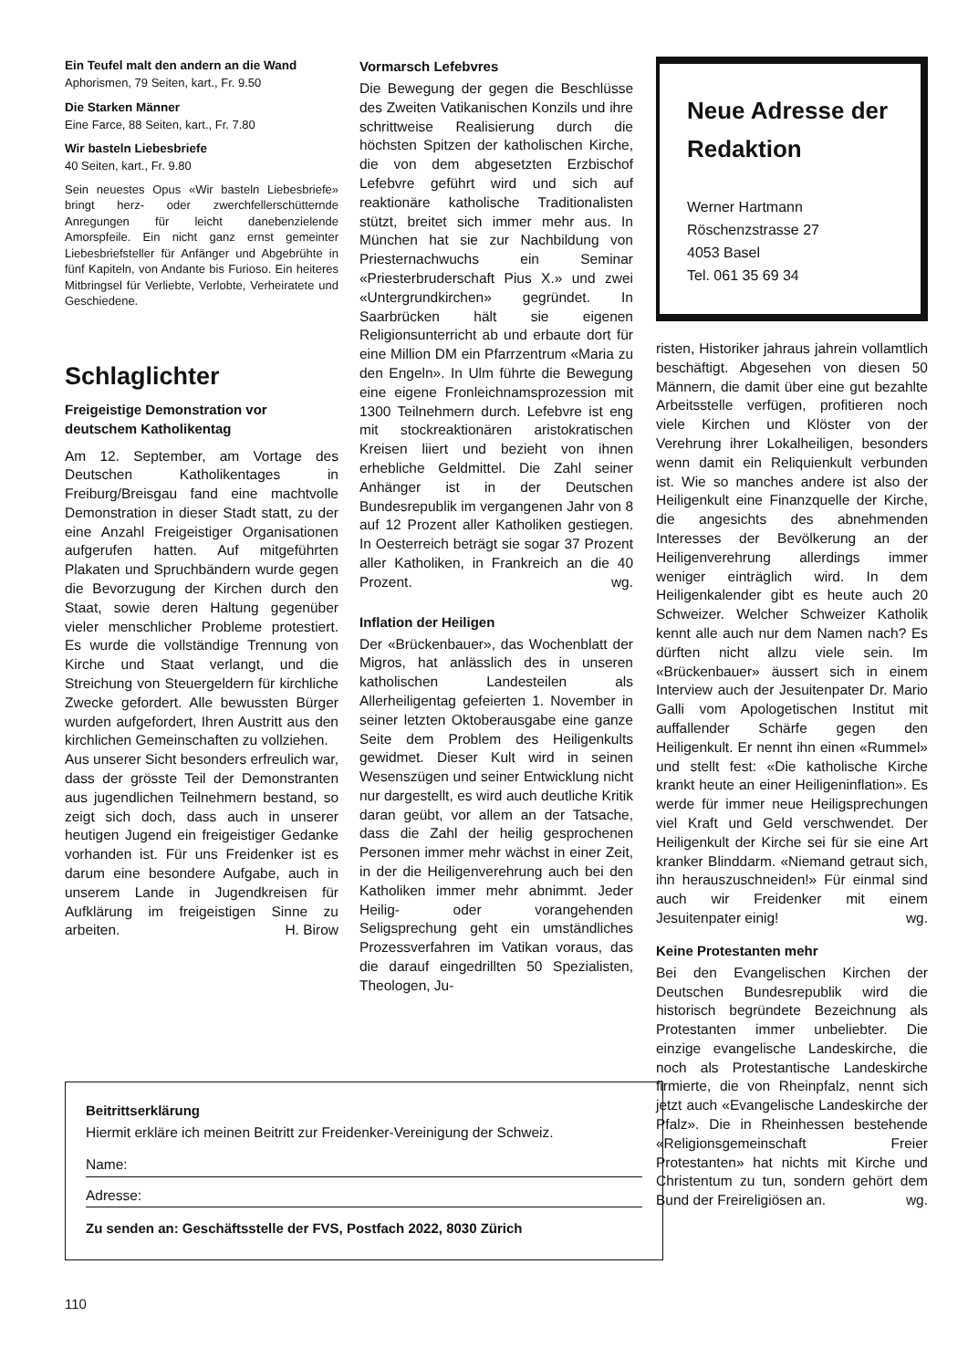Ein Teufel malt den andern an die Wand
Aphorismen, 79 Seiten, kart., Fr. 9.50
Die Starken Männer
Eine Farce, 88 Seiten, kart., Fr. 7.80
Wir basteln Liebesbriefe
40 Seiten, kart., Fr. 9.80
Sein neuestes Opus «Wir basteln Liebesbriefe» bringt herz- oder zwerchfellerschütternde Anregungen für leicht danebenzielende Amorspfeile. Ein nicht ganz ernst gemeinter Liebesbriefsteller für Anfänger und Abgebrühte in fünf Kapiteln, von Andante bis Furioso. Ein heiteres Mitbringsel für Verliebte, Verlobte, Verheiratete und Geschiedene.
Schlaglichter
Freigeistige Demonstration vor deutschem Katholikentag
Am 12. September, am Vortage des Deutschen Katholikentages in Freiburg/Breisgau fand eine machtvolle Demonstration in dieser Stadt statt, zu der eine Anzahl Freigeistiger Organisationen aufgerufen hatten. Auf mitgeführten Plakaten und Spruchbändern wurde gegen die Bevorzugung der Kirchen durch den Staat, sowie deren Haltung gegenüber vieler menschlicher Probleme protestiert. Es wurde die vollständige Trennung von Kirche und Staat verlangt, und die Streichung von Steuergeldern für kirchliche Zwecke gefordert. Alle bewussten Bürger wurden aufgefordert, Ihren Austritt aus den kirchlichen Gemeinschaften zu vollziehen.
Aus unserer Sicht besonders erfreulich war, dass der grösste Teil der Demonstranten aus jugendlichen Teilnehmern bestand, so zeigt sich doch, dass auch in unserer heutigen Jugend ein freigeistiger Gedanke vorhanden ist. Für uns Freidenker ist es darum eine besondere Aufgabe, auch in unserem Lande in Jugendkreisen für Aufklärung im freigeistigen Sinne zu arbeiten. H. Birow
Vormarsch Lefebvres
Die Bewegung der gegen die Beschlüsse des Zweiten Vatikanischen Konzils und ihre schrittweise Realisierung durch die höchsten Spitzen der katholischen Kirche, die von dem abgesetzten Erzbischof Lefebvre geführt wird und sich auf reaktionäre katholische Traditionalisten stützt, breitet sich immer mehr aus. In München hat sie zur Nachbildung von Priesternachwuchs ein Seminar «Priesterbruderschaft Pius X.» und zwei «Untergrundkirchen» gegründet. In Saarbrücken hält sie eigenen Religionsunterricht ab und erbaute dort für eine Million DM ein Pfarrzentrum «Maria zu den Engeln». In Ulm führte die Bewegung eine eigene Fronleichnamsprozession mit 1300 Teilnehmern durch. Lefebvre ist eng mit stockreaktionären aristokratischen Kreisen liiert und bezieht von ihnen erhebliche Geldmittel. Die Zahl seiner Anhänger ist in der Deutschen Bundesrepublik im vergangenen Jahr von 8 auf 12 Prozent aller Katholiken gestiegen. In Oesterreich beträgt sie sogar 37 Prozent aller Katholiken, in Frankreich an die 40 Prozent. wg.
Inflation der Heiligen
Der «Brückenbauer», das Wochenblatt der Migros, hat anlässlich des in unseren katholischen Landesteilen als Allerheiligentag gefeierten 1. November in seiner letzten Oktoberausgabe eine ganze Seite dem Problem des Heiligenkults gewidmet. Dieser Kult wird in seinen Wesenszügen und seiner Entwicklung nicht nur dargestellt, es wird auch deutliche Kritik daran geübt, vor allem an der Tatsache, dass die Zahl der heilig gesprochenen Personen immer mehr wächst in einer Zeit, in der die Heiligenverehrung auch bei den Katholiken immer mehr abnimmt. Jeder Heilig- oder vorangehenden Seligsprechung geht ein umständliches Prozessverfahren im Vatikan voraus, das die darauf eingedrillten 50 Spezialisten, Theologen, Ju-
Neue Adresse der Redaktion
Werner Hartmann
Röschenzstrasse 27
4053 Basel
Tel. 061 35 69 34
risten, Historiker jahraus jahrein vollamtlich beschäftigt. Abgesehen von diesen 50 Männern, die damit über eine gut bezahlte Arbeitsstelle verfügen, profitieren noch viele Kirchen und Klöster von der Verehrung ihrer Lokalheiligen, besonders wenn damit ein Reliquienkult verbunden ist. Wie so manches andere ist also der Heiligenkult eine Finanzquelle der Kirche, die angesichts des abnehmenden Interesses der Bevölkerung an der Heiligenverehrung allerdings immer weniger einträglich wird. In dem Heiligenkalender gibt es heute auch 20 Schweizer. Welcher Schweizer Katholik kennt alle auch nur dem Namen nach? Es dürften nicht allzu viele sein. Im «Brückenbauer» äussert sich in einem Interview auch der Jesuitenpater Dr. Mario Galli vom Apologetischen Institut mit auffallender Schärfe gegen den Heiligenkult. Er nennt ihn einen «Rummel» und stellt fest: «Die katholische Kirche krankt heute an einer Heiligeninflation». Es werde für immer neue Heiligsprechungen viel Kraft und Geld verschwendet. Der Heiligenkult der Kirche sei für sie eine Art kranker Blinddarm. «Niemand getraut sich, ihn herauszuschneiden!» Für einmal sind auch wir Freidenker mit einem Jesuitenpater einig! wg.
Keine Protestanten mehr
Bei den Evangelischen Kirchen der Deutschen Bundesrepublik wird die historisch begründete Bezeichnung als Protestanten immer unbeliebter. Die einzige evangelische Landeskirche, die noch als Protestantische Landeskirche firmierte, die von Rheinpfalz, nennt sich jetzt auch «Evangelische Landeskirche der Pfalz». Die in Rheinhessen bestehende «Religionsgemeinschaft Freier Protestanten» hat nichts mit Kirche und Christentum zu tun, sondern gehört dem Bund der Freireligiösen an. wg.
Beitrittserklärung
Hiermit erkläre ich meinen Beitritt zur Freidenker-Vereinigung der Schweiz.
Name:
Adresse:
Zu senden an: Geschäftsstelle der FVS, Postfach 2022, 8030 Zürich
110